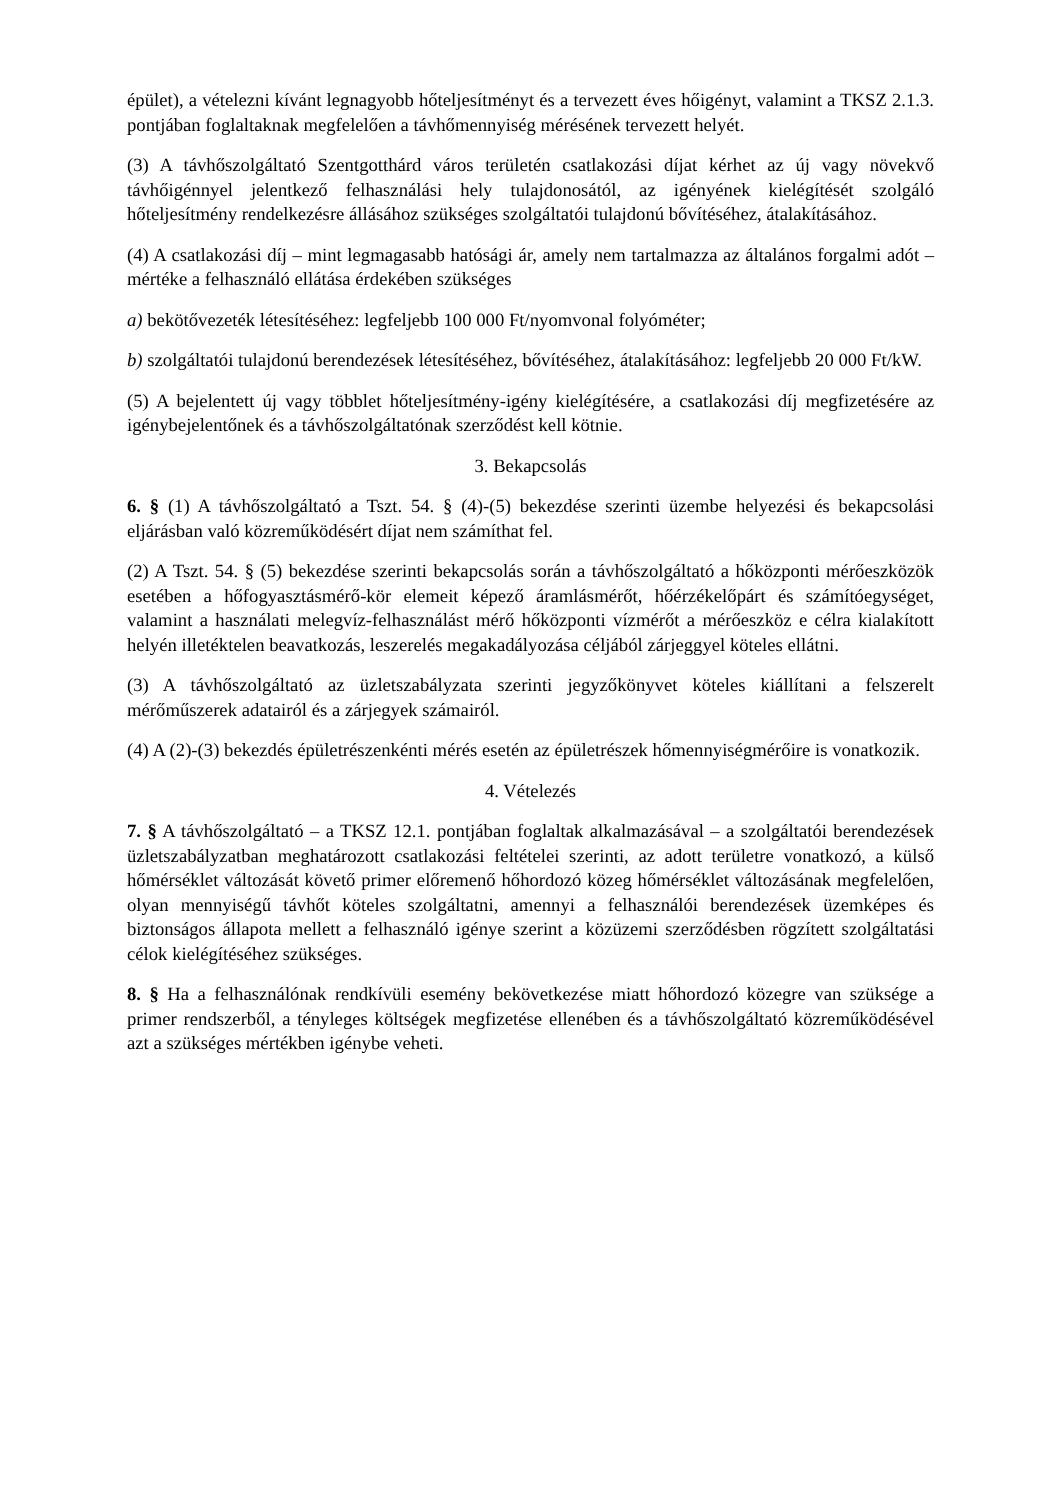épület), a vételezni kívánt legnagyobb hőteljesítményt és a tervezett éves hőigényt, valamint a TKSZ 2.1.3. pontjában foglaltaknak megfelelően a távhőmennyiség mérésének tervezett helyét.
(3) A távhőszolgáltató Szentgotthárd város területén csatlakozási díjat kérhet az új vagy növekvő távhőigénnyel jelentkező felhasználási hely tulajdonosától, az igényének kielégítését szolgáló hőteljesítmény rendelkezésre állásához szükséges szolgáltatói tulajdonú bővítéséhez, átalakításához.
(4) A csatlakozási díj – mint legmagasabb hatósági ár, amely nem tartalmazza az általános forgalmi adót – mértéke a felhasználó ellátása érdekében szükséges
a) bekötővezeték létesítéséhez: legfeljebb 100 000 Ft/nyomvonal folyóméter;
b) szolgáltatói tulajdonú berendezések létesítéséhez, bővítéséhez, átalakításához: legfeljebb 20 000 Ft/kW.
(5) A bejelentett új vagy többlet hőteljesítmény-igény kielégítésére, a csatlakozási díj megfizetésére az igénybejelentőnek és a távhőszolgáltatónak szerződést kell kötnie.
3. Bekapcsolás
6. § (1) A távhőszolgáltató a Tszt. 54. § (4)-(5) bekezdése szerinti üzembe helyezési és bekapcsolási eljárásban való közreműködésért díjat nem számíthat fel.
(2) A Tszt. 54. § (5) bekezdése szerinti bekapcsolás során a távhőszolgáltató a hőközponti mérőeszközök esetében a hőfogyasztásmérő-kör elemeit képező áramlásmérőt, hőérzékelőpárt és számítóegységet, valamint a használati melegvíz-felhasználást mérő hőközponti vízmérőt a mérőeszköz e célra kialakított helyén illetéktelen beavatkozás, leszerelés megakadályozása céljából zárjeggyel köteles ellátni.
(3) A távhőszolgáltató az üzletszabályzata szerinti jegyzőkönyvet köteles kiállítani a felszerelt mérőműszerek adatairól és a zárjegyek számairól.
(4) A (2)-(3) bekezdés épületrészenkénti mérés esetén az épületrészek hőmennyiségmérőire is vonatkozik.
4. Vételezés
7. § A távhőszolgáltató – a TKSZ 12.1. pontjában foglaltak alkalmazásával – a szolgáltatói berendezések üzletszabályzatban meghatározott csatlakozási feltételei szerinti, az adott területre vonatkozó, a külső hőmérséklet változását követő primer előremenő hőhordozó közeg hőmérséklet változásának megfelelően, olyan mennyiségű távhőt köteles szolgáltatni, amennyi a felhasználói berendezések üzemképes és biztonságos állapota mellett a felhasználó igénye szerint a közüzemi szerződésben rögzített szolgáltatási célok kielégítéséhez szükséges.
8. § Ha a felhasználónak rendkívüli esemény bekövetkezése miatt hőhordozó közegre van szüksége a primer rendszerből, a tényleges költségek megfizetése ellenében és a távhőszolgáltató közreműködésével azt a szükséges mértékben igénybe veheti.